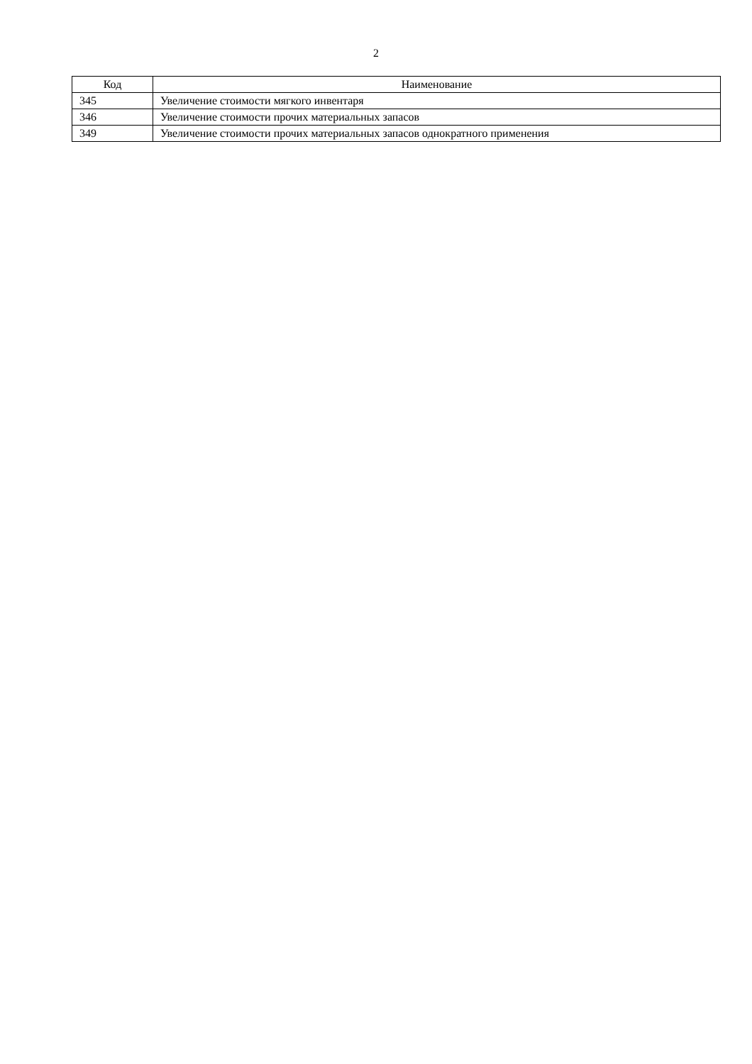2
| Код | Наименование |
| --- | --- |
| 345 | Увеличение стоимости мягкого инвентаря |
| 346 | Увеличение стоимости прочих материальных запасов |
| 349 | Увеличение стоимости прочих материальных запасов однократного применения |